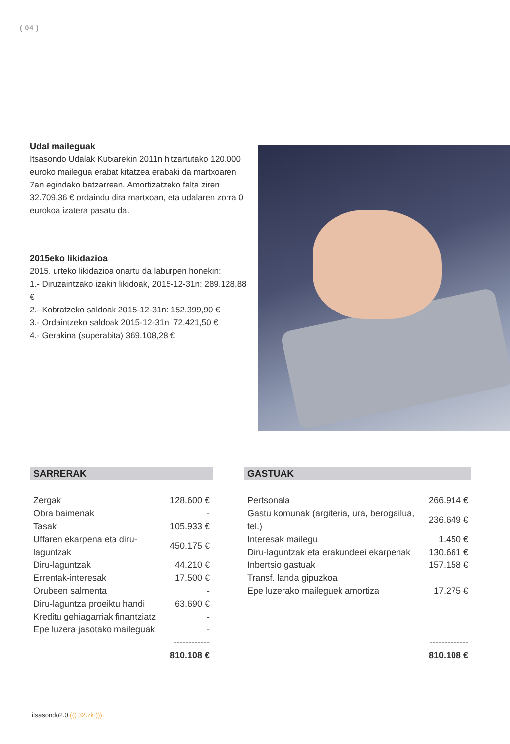( 04 )
Udal maileguak
Itsasondo Udalak Kutxarekin 2011n hitzartutako 120.000 euroko mailegua erabat kitatzea erabaki da martxoaren 7an egindako batzarrean. Amortizatzeko falta ziren 32.709,36 € ordaindu dira martxoan, eta udalaren zorra 0 eurokoa izatera pasatu da.
2015eko likidazioa
2015. urteko likidazioa onartu da laburpen honekin:
1.- Diruzaintzako izakin likidoak, 2015-12-31n: 289.128,88 €
2.- Kobratzeko saldoak 2015-12-31n: 152.399,90 €
3.- Ordaintzeko saldoak 2015-12-31n: 72.421,50 €
4.- Gerakina (superabita) 369.108,28 €
SARRERAK
| Zergak | 128.600 € |
| Obra baimenak | - |
| Tasak | 105.933 € |
| Uffaren ekarpena eta diru-laguntzak | 450.175 € |
| Diru-laguntzak | 44.210 € |
| Errentak-interesak | 17.500 € |
| Orubeen salmenta | - |
| Diru-laguntza proeiktu handi | 63.690 € |
| Kreditu gehiagarriak finantziatz | - |
| Epe luzera jasotako maileguak | - |
| | ------------ |
| | 810.108 € |
GASTUAK
| Pertsonala | 266.914 € |
| Gastu komunak (argiteria, ura, berogailua, tel.) | 236.649 € |
| Interesak mailegu | 1.450 € |
| Diru-laguntzak eta erakundeei ekarpenak | 130.661 € |
| Inbertsio gastuak | 157.158 € |
| Transf. landa gipuzkoa | |
| Epe luzerako maileguek amortiza | 17.275 € |
| | ------------- |
| | 810.108 € |
itsasondo2.0 ((( 32.zk )))